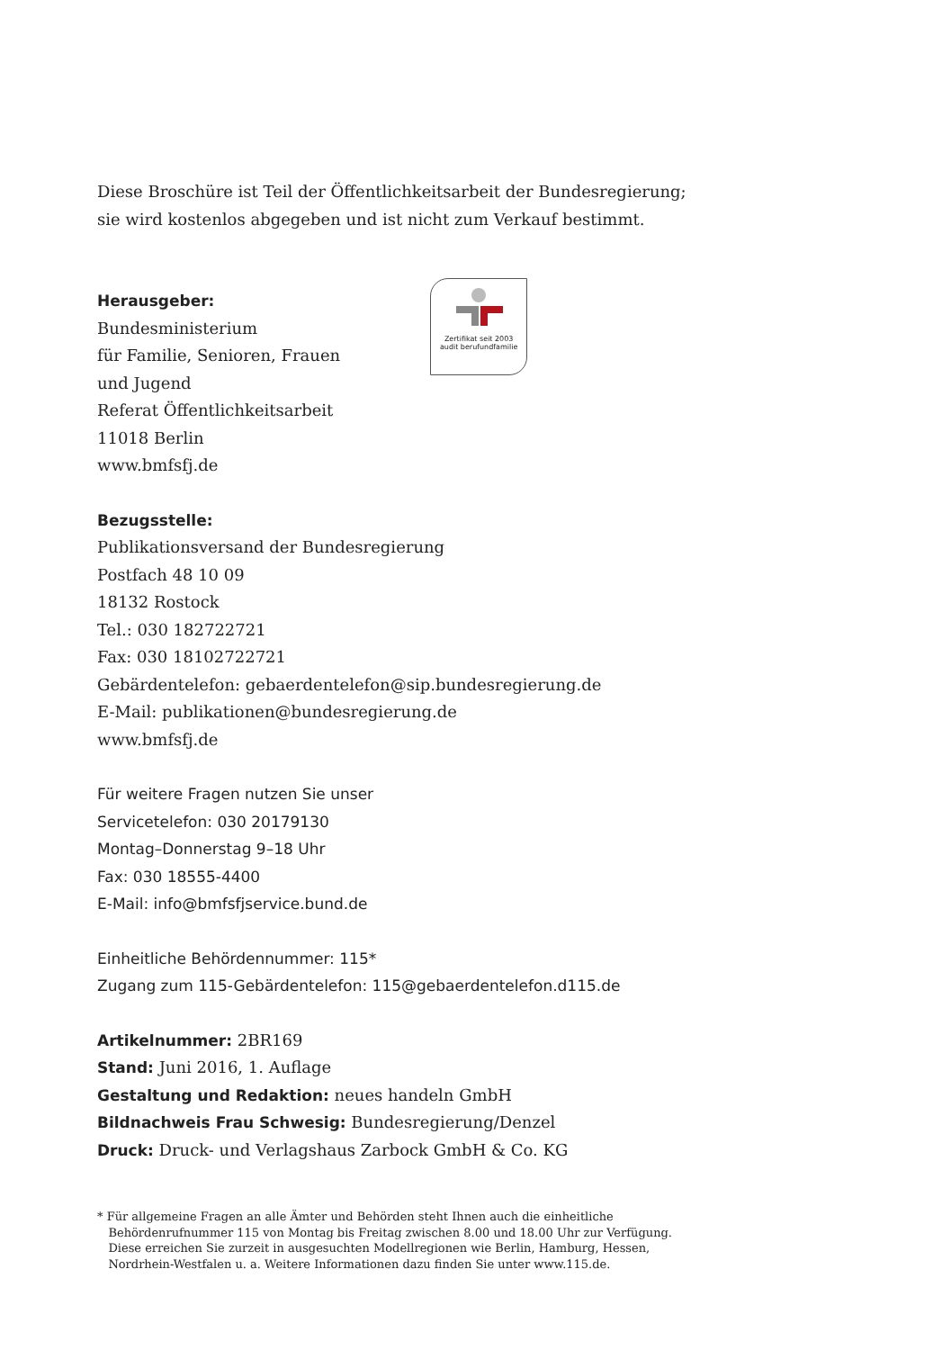Diese Broschüre ist Teil der Öffentlichkeitsarbeit der Bundesregierung;
sie wird kostenlos abgegeben und ist nicht zum Verkauf bestimmt.
Herausgeber:
Bundesministerium
für Familie, Senioren, Frauen
und Jugend
Referat Öffentlichkeitsarbeit
11018 Berlin
www.bmfsfj.de
Zertifikat seit 2003
audit berufundfamilie
Bezugsstelle:
Publikationsversand der Bundesregierung
Postfach 48 10 09
18132 Rostock
Tel.: 030 182722721
Fax: 030 18102722721
Gebärdentelefon: gebaerdentelefon@sip.bundesregierung.de
E-Mail: publikationen@bundesregierung.de
www.bmfsfj.de
Für weitere Fragen nutzen Sie unser
Servicetelefon: 030 20179130
Montag–Donnerstag 9–18 Uhr
Fax: 030 18555-4400
E-Mail: info@bmfsfjservice.bund.de
Einheitliche Behördennummer: 115*
Zugang zum 115-Gebärdentelefon: 115@gebaerdentelefon.d115.de
Artikelnummer: 2BR169
Stand: Juni 2016, 1. Auflage
Gestaltung und Redaktion: neues handeln GmbH
Bildnachweis Frau Schwesig: Bundesregierung/Denzel
Druck: Druck- und Verlagshaus Zarbock GmbH & Co. KG
* Für allgemeine Fragen an alle Ämter und Behörden steht Ihnen auch die einheitliche
Behördenrufnummer 115 von Montag bis Freitag zwischen 8.00 und 18.00 Uhr zur Verfügung.
Diese erreichen Sie zurzeit in ausgesuchten Modellregionen wie Berlin, Hamburg, Hessen,
Nordrhein-Westfalen u. a. Weitere Informationen dazu finden Sie unter www.115.de.